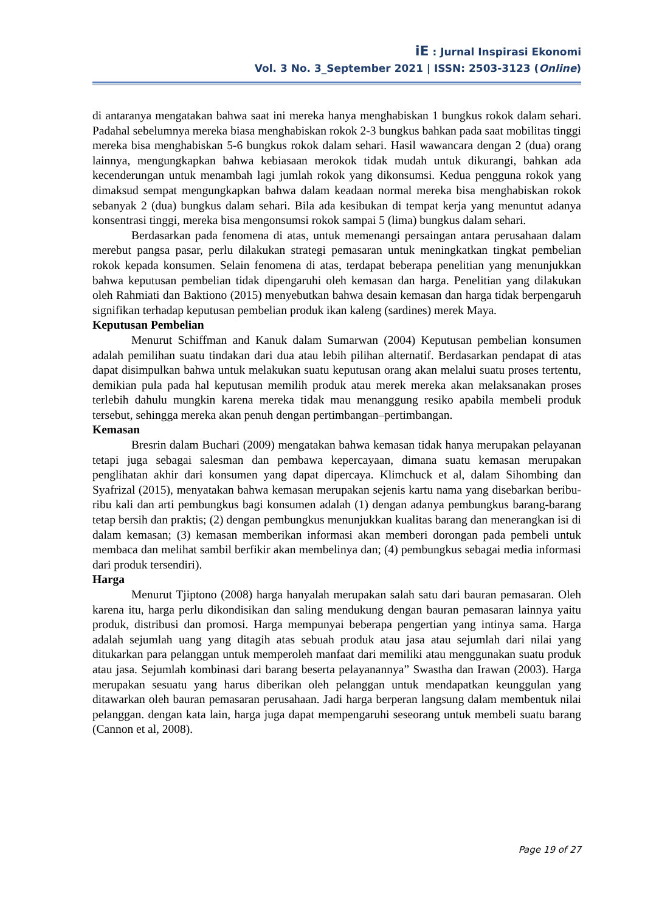iE : Jurnal Inspirasi Ekonomi
Vol. 3 No. 3_September 2021 | ISSN: 2503-3123 (Online)
di antaranya mengatakan bahwa saat ini mereka hanya menghabiskan 1 bungkus rokok dalam sehari. Padahal sebelumnya mereka biasa menghabiskan rokok 2-3 bungkus bahkan pada saat mobilitas tinggi mereka bisa menghabiskan 5-6 bungkus rokok dalam sehari. Hasil wawancara dengan 2 (dua) orang lainnya, mengungkapkan bahwa kebiasaan merokok tidak mudah untuk dikurangi, bahkan ada kecenderungan untuk menambah lagi jumlah rokok yang dikonsumsi. Kedua pengguna rokok yang dimaksud sempat mengungkapkan bahwa dalam keadaan normal mereka bisa menghabiskan rokok sebanyak 2 (dua) bungkus dalam sehari. Bila ada kesibukan di tempat kerja yang menuntut adanya konsentrasi tinggi, mereka bisa mengonsumsi rokok sampai 5 (lima) bungkus dalam sehari.
Berdasarkan pada fenomena di atas, untuk memenangi persaingan antara perusahaan dalam merebut pangsa pasar, perlu dilakukan strategi pemasaran untuk meningkatkan tingkat pembelian rokok kepada konsumen. Selain fenomena di atas, terdapat beberapa penelitian yang menunjukkan bahwa keputusan pembelian tidak dipengaruhi oleh kemasan dan harga. Penelitian yang dilakukan oleh Rahmiati dan Baktiono (2015) menyebutkan bahwa desain kemasan dan harga tidak berpengaruh signifikan terhadap keputusan pembelian produk ikan kaleng (sardines) merek Maya.
Keputusan Pembelian
Menurut Schiffman and Kanuk dalam Sumarwan (2004) Keputusan pembelian konsumen adalah pemilihan suatu tindakan dari dua atau lebih pilihan alternatif. Berdasarkan pendapat di atas dapat disimpulkan bahwa untuk melakukan suatu keputusan orang akan melalui suatu proses tertentu, demikian pula pada hal keputusan memilih produk atau merek mereka akan melaksanakan proses terlebih dahulu mungkin karena mereka tidak mau menanggung resiko apabila membeli produk tersebut, sehingga mereka akan penuh dengan pertimbangan–pertimbangan.
Kemasan
Bresrin dalam Buchari (2009) mengatakan bahwa kemasan tidak hanya merupakan pelayanan tetapi juga sebagai salesman dan pembawa kepercayaan, dimana suatu kemasan merupakan penglihatan akhir dari konsumen yang dapat dipercaya. Klimchuck et al, dalam Sihombing dan Syafrizal (2015), menyatakan bahwa kemasan merupakan sejenis kartu nama yang disebarkan beribu-ribu kali dan arti pembungkus bagi konsumen adalah (1) dengan adanya pembungkus barang-barang tetap bersih dan praktis; (2) dengan pembungkus menunjukkan kualitas barang dan menerangkan isi di dalam kemasan; (3) kemasan memberikan informasi akan memberi dorongan pada pembeli untuk membaca dan melihat sambil berfikir akan membelinya dan; (4) pembungkus sebagai media informasi dari produk tersendiri).
Harga
Menurut Tjiptono (2008) harga hanyalah merupakan salah satu dari bauran pemasaran. Oleh karena itu, harga perlu dikondisikan dan saling mendukung dengan bauran pemasaran lainnya yaitu produk, distribusi dan promosi. Harga mempunyai beberapa pengertian yang intinya sama. Harga adalah sejumlah uang yang ditagih atas sebuah produk atau jasa atau sejumlah dari nilai yang ditukarkan para pelanggan untuk memperoleh manfaat dari memiliki atau menggunakan suatu produk atau jasa. Sejumlah kombinasi dari barang beserta pelayanannya” Swastha dan Irawan (2003). Harga merupakan sesuatu yang harus diberikan oleh pelanggan untuk mendapatkan keunggulan yang ditawarkan oleh bauran pemasaran perusahaan. Jadi harga berperan langsung dalam membentuk nilai pelanggan. dengan kata lain, harga juga dapat mempengaruhi seseorang untuk membeli suatu barang (Cannon et al, 2008).
Page 19 of 27